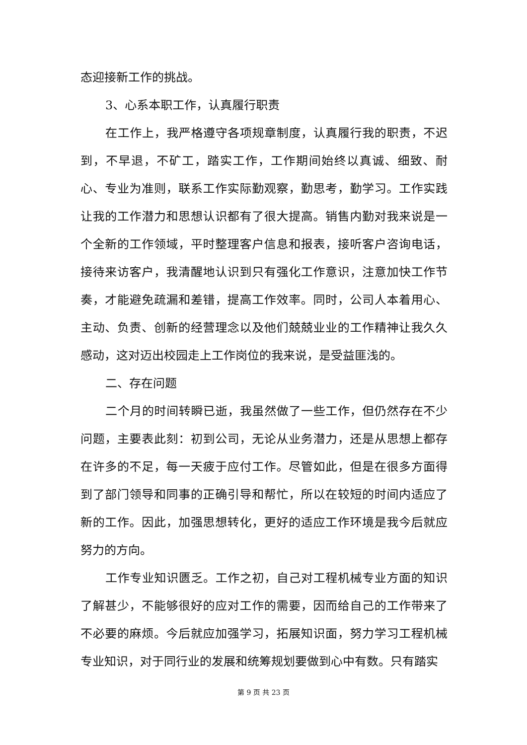态迎接新工作的挑战。
3、心系本职工作，认真履行职责
在工作上，我严格遵守各项规章制度，认真履行我的职责，不迟到，不早退，不矿工，踏实工作，工作期间始终以真诚、细致、耐心、专业为准则，联系工作实际勤观察，勤思考，勤学习。工作实践让我的工作潜力和思想认识都有了很大提高。销售内勤对我来说是一个全新的工作领域，平时整理客户信息和报表，接听客户咨询电话，接待来访客户，我清醒地认识到只有强化工作意识，注意加快工作节奏，才能避免疏漏和差错，提高工作效率。同时，公司人本着用心、主动、负责、创新的经营理念以及他们兢兢业业的工作精神让我久久感动，这对迈出校园走上工作岗位的我来说，是受益匪浅的。
二、存在问题
二个月的时间转瞬已逝，我虽然做了一些工作，但仍然存在不少问题，主要表此刻：初到公司，无论从业务潜力，还是从思想上都存在许多的不足，每一天疲于应付工作。尽管如此，但是在很多方面得到了部门领导和同事的正确引导和帮忙，所以在较短的时间内适应了新的工作。因此，加强思想转化，更好的适应工作环境是我今后就应努力的方向。
工作专业知识匮乏。工作之初，自己对工程机械专业方面的知识了解甚少，不能够很好的应对工作的需要，因而给自己的工作带来了不必要的麻烦。今后就应加强学习，拓展知识面，努力学习工程机械专业知识，对于同行业的发展和统筹规划要做到心中有数。只有踏实
第 9 页 共 23 页